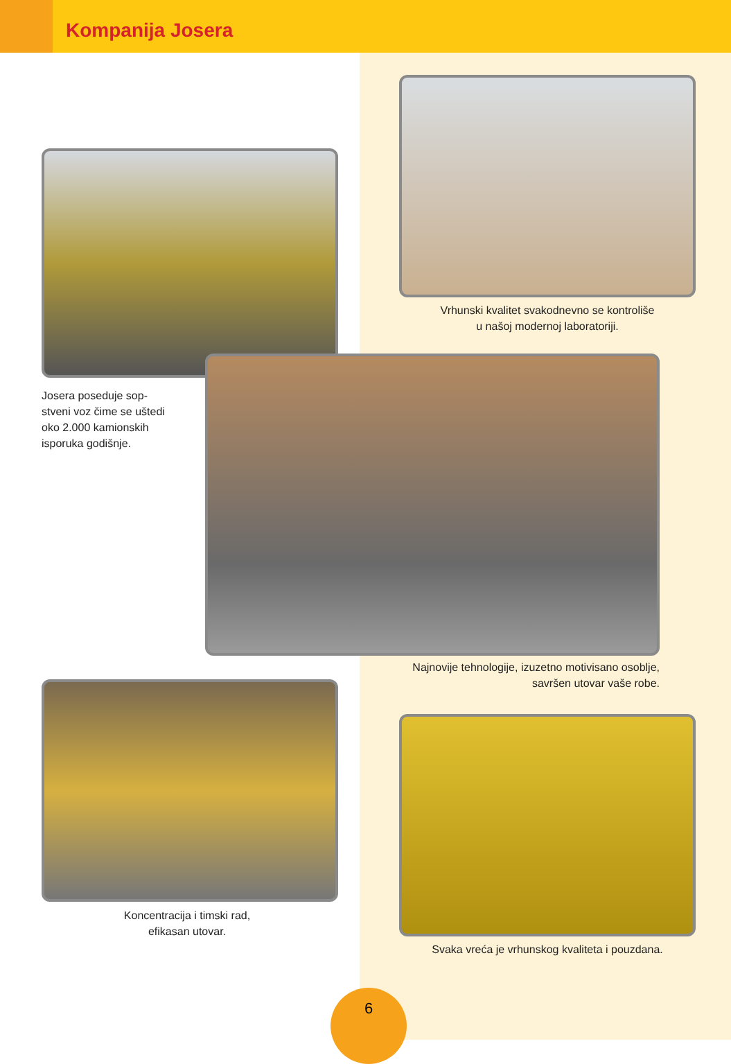Kompanija Josera
Vrhunski kvalitet svakodnevno se kontroliše
u našoj modernoj laboratoriji.
Josera poseduje sop-
stveni voz čime se uštedi
oko 2.000 kamionskih
isporuka godišnje.
Najnovije tehnologije, izuzetno motivisano osoblje,
savršen utovar vaše robe.
Koncentracija i timski rad,
efikasan utovar.
Svaka vreća je vrhunskog kvaliteta i pouzdana.
6